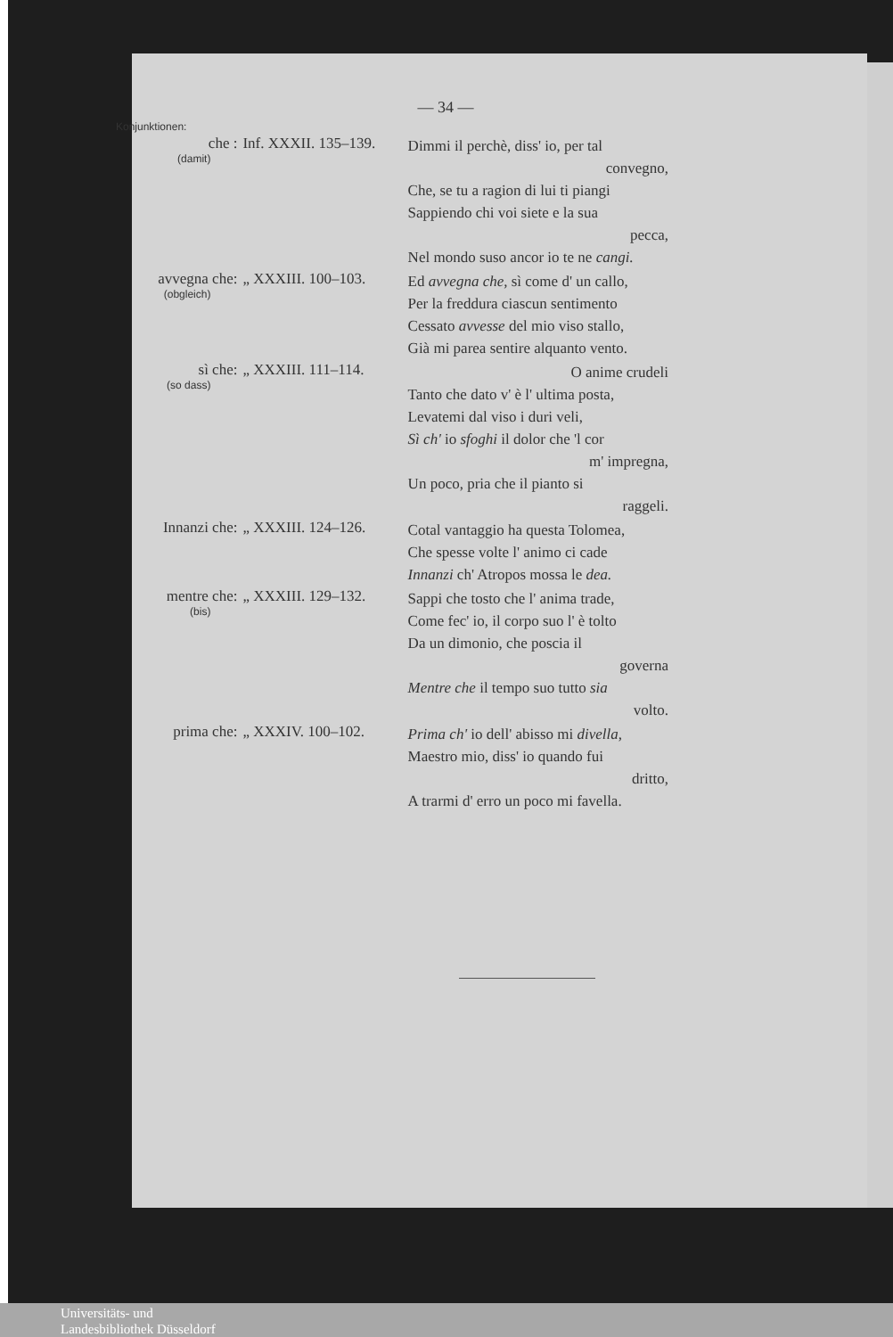— 34 —
Konjunktionen:
che :
(damit)
Inf. XXXII. 135–139.
Dimmi il perchè, diss' io, per tal
convegno,
Che, se tu a ragion di lui ti piangi
Sappiendo chi voi siete e la sua
pecca,
Nel mondo suso ancor io te ne cangi.
avvegna che:
(obgleich)
„ XXXIII. 100–103.
Ed avvegna che, sì come d' un callo,
Per la freddura ciascun sentimento
Cessato avvesse del mio viso stallo,
Già mi parea sentire alquanto vento.
sì che:
(so dass)
„ XXXIII. 111–114.
O anime crudeli
Tanto che dato v' è l' ultima posta,
Levatemi dal viso i duri veli,
Sì ch' io sfoghi il dolor che 'l cor
m' impregna,
Un poco, pria che il pianto si
raggeli.
Innanzi che: „ XXXIII. 124–126.
Cotal vantaggio ha questa Tolomea,
Che spesse volte l' animo ci cade
Innanzi ch' Atropos mossa le dea.
mentre che:
(bis)
„ XXXIII. 129–132.
Sappi che tosto che l' anima trade,
Come fec' io, il corpo suo l' è tolto
Da un dimonio, che poscia il
governa
Mentre che il tempo suo tutto sia
volto.
prima che: „ XXXIV. 100–102.
Prima ch' io dell' abisso mi divella,
Maestro mio, diss' io quando fui
dritto,
A trarmi d' erro un poco mi favella.
Universitäts- und
Landesbibliothek Düsseldorf